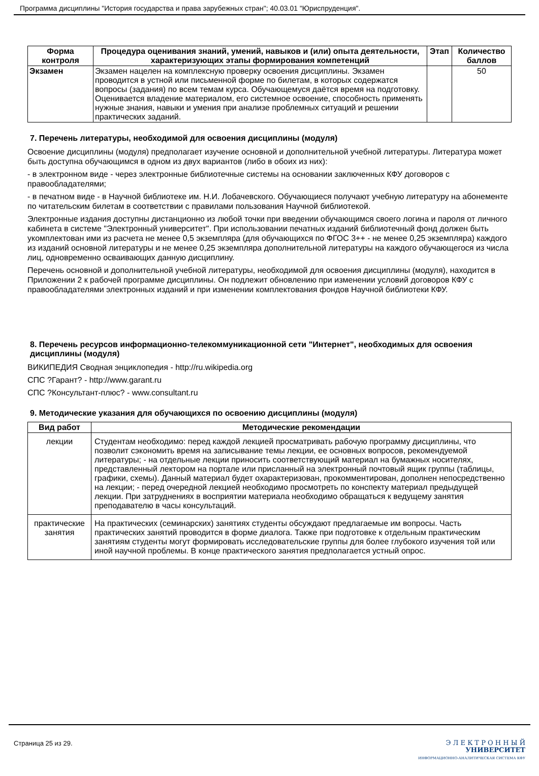Программа дисциплины "История государства и права зарубежных стран"; 40.03.01 "Юриспруденция".
| Форма контроля | Процедура оценивания знаний, умений, навыков и (или) опыта деятельности, характеризующих этапы формирования компетенций | Этап | Количество баллов |
| --- | --- | --- | --- |
| Экзамен | Экзамен нацелен на комплексную проверку освоения дисциплины. Экзамен проводится в устной или письменной форме по билетам, в которых содержатся вопросы (задания) по всем темам курса. Обучающемуся даётся время на подготовку. Оценивается владение материалом, его системное освоение, способность применять нужные знания, навыки и умения при анализе проблемных ситуаций и решении практических заданий. | | 50 |
7. Перечень литературы, необходимой для освоения дисциплины (модуля)
Освоение дисциплины (модуля) предполагает изучение основной и дополнительной учебной литературы. Литература может быть доступна обучающимся в одном из двух вариантов (либо в обоих из них):
- в электронном виде - через электронные библиотечные системы на основании заключенных КФУ договоров с правообладателями;
- в печатном виде - в Научной библиотеке им. Н.И. Лобачевского. Обучающиеся получают учебную литературу на абонементе по читательским билетам в соответствии с правилами пользования Научной библиотекой.
Электронные издания доступны дистанционно из любой точки при введении обучающимся своего логина и пароля от личного кабинета в системе "Электронный университет". При использовании печатных изданий библиотечный фонд должен быть укомплектован ими из расчета не менее 0,5 экземпляра (для обучающихся по ФГОС 3++ - не менее 0,25 экземпляра) каждого из изданий основной литературы и не менее 0,25 экземпляра дополнительной литературы на каждого обучающегося из числа лиц, одновременно осваивающих данную дисциплину.
Перечень основной и дополнительной учебной литературы, необходимой для освоения дисциплины (модуля), находится в Приложении 2 к рабочей программе дисциплины. Он подлежит обновлению при изменении условий договоров КФУ с правообладателями электронных изданий и при изменении комплектования фондов Научной библиотеки КФУ.
8. Перечень ресурсов информационно-телекоммуникационной сети "Интернет", необходимых для освоения дисциплины (модуля)
ВИКИПЕДИЯ Сводная энциклопедия - http://ru.wikipedia.org
СПС ?Гарант? - http://www.garant.ru
СПС ?Консультант-плюс? - www.consultant.ru
9. Методические указания для обучающихся по освоению дисциплины (модуля)
| Вид работ | Методические рекомендации |
| --- | --- |
| лекции | Студентам необходимо: перед каждой лекцией просматривать рабочую программу дисциплины, что позволит сэкономить время на записывание темы лекции, ее основных вопросов, рекомендуемой литературы; - на отдельные лекции приносить соответствующий материал на бумажных носителях, представленный лектором на портале или присланный на электронный почтовый ящик группы (таблицы, графики, схемы). Данный материал будет охарактеризован, прокомментирован, дополнен непосредственно на лекции; - перед очередной лекцией необходимо просмотреть по конспекту материал предыдущей лекции. При затруднениях в восприятии материала необходимо обращаться к ведущему занятия преподавателю в часы консультаций. |
| практические занятия | На практических (семинарских) занятиях студенты обсуждают предлагаемые им вопросы. Часть практических занятий проводится в форме диалога. Также при подготовке к отдельным практическим занятиям студенты могут формировать исследовательские группы для более глубокого изучения той или иной научной проблемы. В конце практического занятия предполагается устный опрос. |
Страница 25 из 29.
Э Л Е К Т Р О Н Н Ы Й
УНИВЕРСИТЕТ
ИНФОРМАЦИОННО-АНАЛИТИЧЕСКАЯ СИСТЕМА КФУ